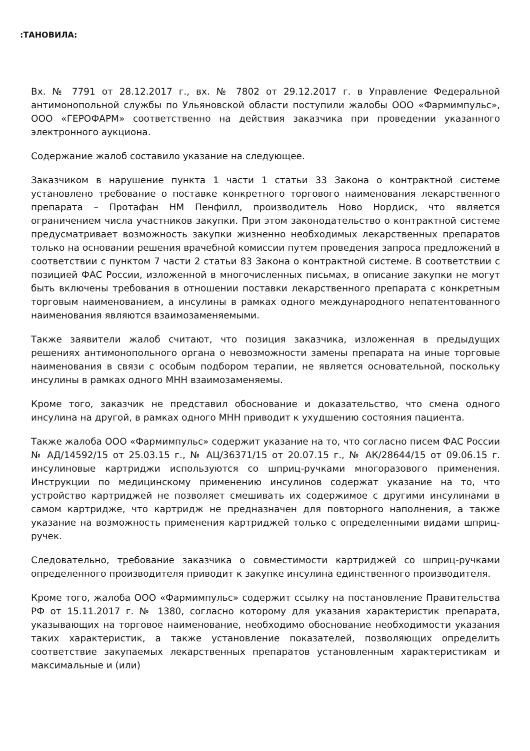:ТАНОВИЛА:
Вх. № 7791 от 28.12.2017 г., вх. № 7802 от 29.12.2017 г. в Управление Федеральной антимонопольной службы по Ульяновской области поступили жалобы ООО «Фармимпульс», ООО «ГЕРОФАРМ» соответственно на действия заказчика при проведении указанного электронного аукциона.
Содержание жалоб составило указание на следующее.
Заказчиком в нарушение пункта 1 части 1 статьи 33 Закона о контрактной системе установлено требование о поставке конкретного торгового наименования лекарственного препарата – Протафан НМ Пенфилл, производитель Ново Нордиск, что является ограничением числа участников закупки. При этом законодательство о контрактной системе предусматривает возможность закупки жизненно необходимых лекарственных препаратов только на основании решения врачебной комиссии путем проведения запроса предложений в соответствии с пунктом 7 части 2 статьи 83 Закона о контрактной системе. В соответствии с позицией ФАС России, изложенной в многочисленных письмах, в описание закупки не могут быть включены требования в отношении поставки лекарственного препарата с конкретным торговым наименованием, а инсулины в рамках одного международного непатентованного наименования являются взаимозаменяемыми.
Также заявители жалоб считают, что позиция заказчика, изложенная в предыдущих решениях антимонопольного органа о невозможности замены препарата на иные торговые наименования в связи с особым подбором терапии, не является основательной, поскольку инсулины в рамках одного МНН взаимозаменяемы.
Кроме того, заказчик не представил обоснование и доказательство, что смена одного инсулина на другой, в рамках одного МНН приводит к ухудшению состояния пациента.
Также жалоба ООО «Фармимпульс» содержит указание на то, что согласно писем ФАС России № АД/14592/15 от 25.03.15 г., № АЦ/36371/15 от 20.07.15 г., № АК/28644/15 от 09.06.15 г. инсулиновые картриджи используются со шприц-ручками многоразового применения. Инструкции по медицинскому применению инсулинов содержат указание на то, что устройство картриджей не позволяет смешивать их содержимое с другими инсулинами в самом картридже, что картридж не предназначен для повторного наполнения, а также указание на возможность применения картриджей только с определенными видами шприц-ручек.
Следовательно, требование заказчика о совместимости картриджей со шприц-ручками определенного производителя приводит к закупке инсулина единственного производителя.
Кроме того, жалоба ООО «Фармимпульс» содержит ссылку на постановление Правительства РФ от 15.11.2017 г. № 1380, согласно которому для указания характеристик препарата, указывающих на торговое наименование, необходимо обоснование необходимости указания таких характеристик, а также установление показателей, позволяющих определить соответствие закупаемых лекарственных препаратов установленным характеристикам и максимальные и (или)